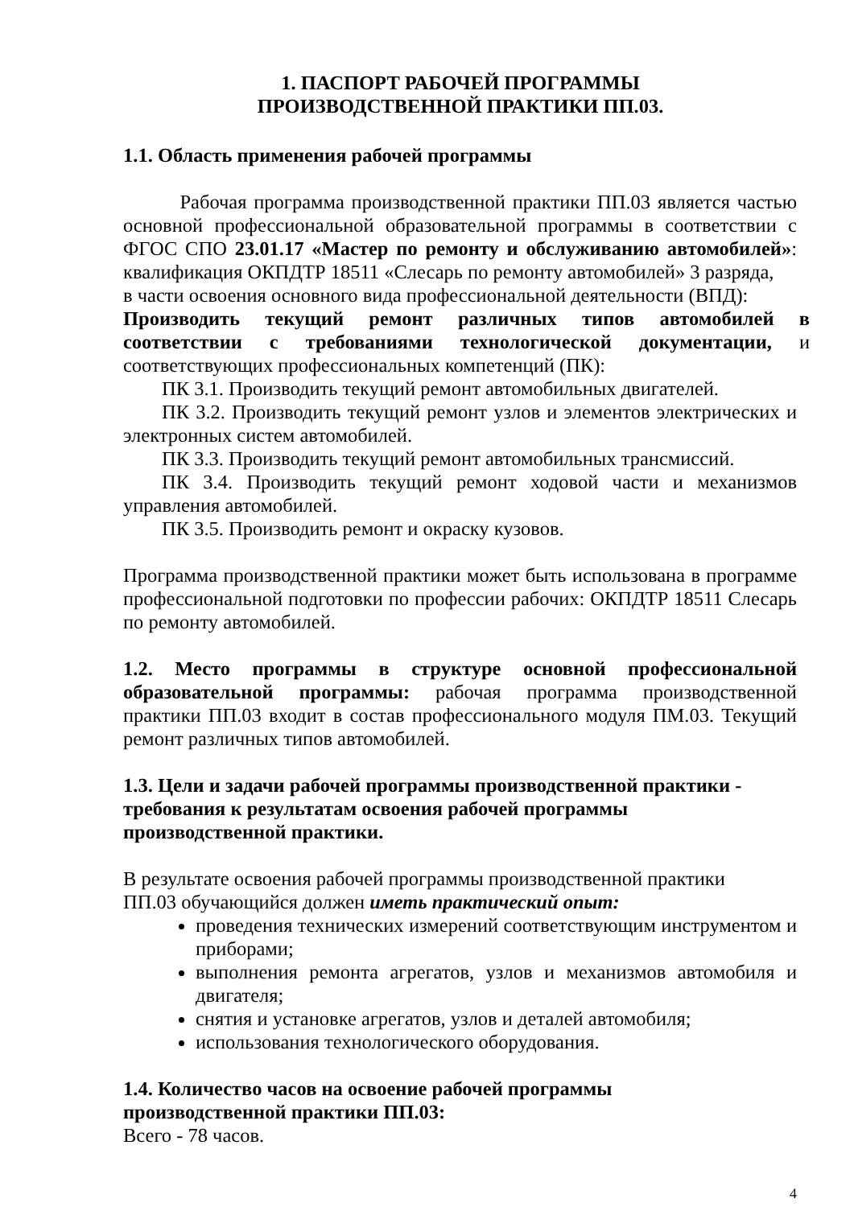1. ПАСПОРТ РАБОЧЕЙ ПРОГРАММЫ
ПРОИЗВОДСТВЕННОЙ ПРАКТИКИ ПП.03.
1.1. Область применения рабочей программы
Рабочая программа производственной практики ПП.03 является частью основной профессиональной образовательной программы в соответствии с ФГОС СПО 23.01.17 «Мастер по ремонту и обслуживанию автомобилей»: квалификация ОКПДТР 18511 «Слесарь по ремонту автомобилей» 3 разряда,
в части освоения основного вида профессиональной деятельности (ВПД):
Производить текущий ремонт различных типов автомобилей в соответствии с требованиями технологической документации, и соответствующих профессиональных компетенций (ПК):
ПК 3.1. Производить текущий ремонт автомобильных двигателей.
ПК 3.2. Производить текущий ремонт узлов и элементов электрических и электронных систем автомобилей.
ПК 3.3. Производить текущий ремонт автомобильных трансмиссий.
ПК 3.4. Производить текущий ремонт ходовой части и механизмов управления автомобилей.
ПК 3.5. Производить ремонт и окраску кузовов.
Программа производственной практики может быть использована в программе профессиональной подготовки по профессии рабочих: ОКПДТР 18511 Слесарь по ремонту автомобилей.
1.2. Место программы в структуре основной профессиональной образовательной программы: рабочая программа производственной практики ПП.03 входит в состав профессионального модуля ПМ.03. Текущий ремонт различных типов автомобилей.
1.3. Цели и задачи рабочей программы производственной практики -
требования к результатам освоения рабочей программы
производственной практики.
В результате освоения рабочей программы производственной практики
ПП.03 обучающийся должен иметь практический опыт:
проведения технических измерений соответствующим инструментом и приборами;
выполнения ремонта агрегатов, узлов и механизмов автомобиля и двигателя;
снятия и установке агрегатов, узлов и деталей автомобиля;
использования технологического оборудования.
1.4. Количество часов на освоение рабочей программы
производственной практики ПП.03:
Всего - 78 часов.
4